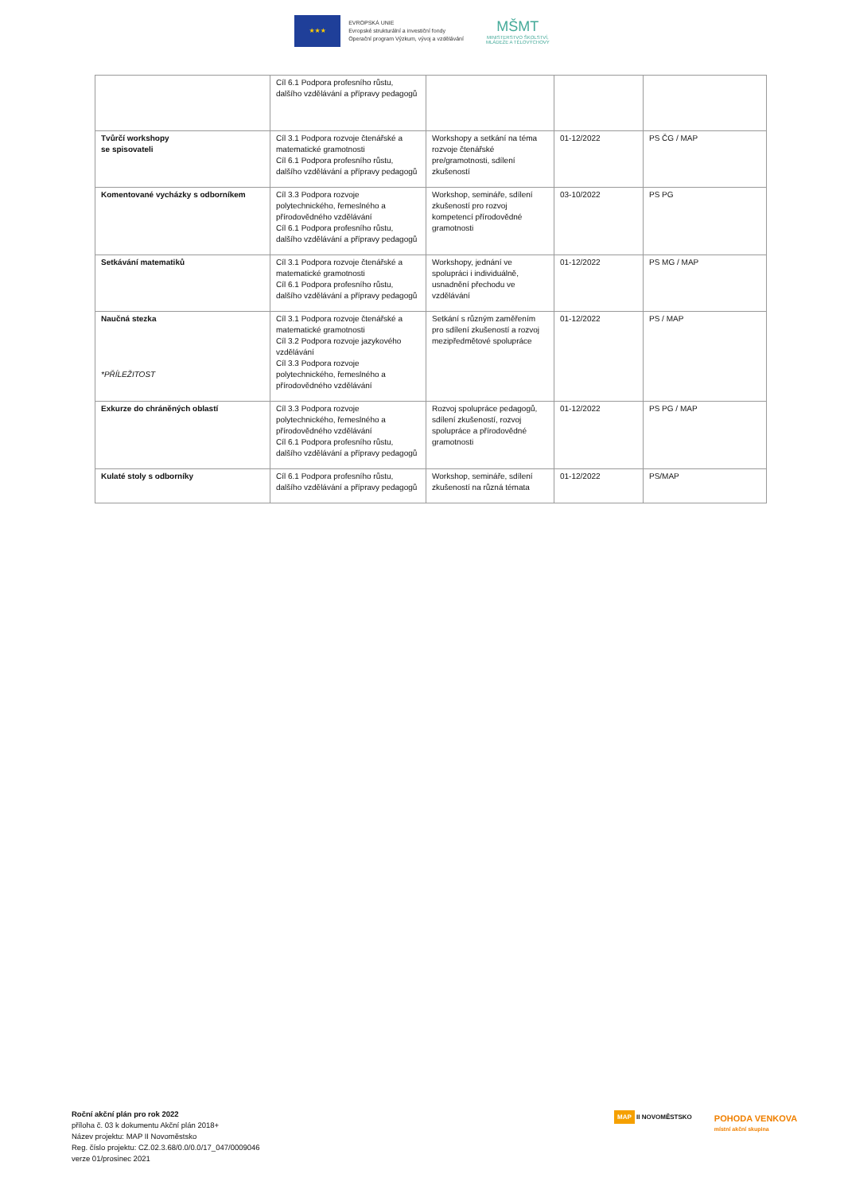★★★
EVROPSKÁ UNIE
Evropské strukturální a investiční fondy
Operační program Výzkum, vývoj a vzdělávání
MŠMT
MINISTERSTVO ŠKOLSTVÍ,
MLÁDEŽE A TĚLOVÝCHOVY
| | Cíl 6.1 Podpora profesního růstu, dalšího vzdělávání a přípravy pedagogů | | | |
| Tvůrčí workshopy se spisovateli | Cíl 3.1 Podpora rozvoje čtenářské a matematické gramotnosti Cíl 6.1 Podpora profesního růstu, dalšího vzdělávání a přípravy pedagogů | Workshopy a setkání na téma rozvoje čtenářské pre/gramotnosti, sdílení zkušeností | 01-12/2022 | PS ČG / MAP |
| Komentované vycházky s odborníkem | Cíl 3.3 Podpora rozvoje polytechnického, řemeslného a přírodovědného vzdělávání Cíl 6.1 Podpora profesního růstu, dalšího vzdělávání a přípravy pedagogů | Workshop, semináře, sdílení zkušeností pro rozvoj kompetencí přírodovědné gramotnosti | 03-10/2022 | PS PG |
| Setkávání matematiků | Cíl 3.1 Podpora rozvoje čtenářské a matematické gramotnosti Cíl 6.1 Podpora profesního růstu, dalšího vzdělávání a přípravy pedagogů | Workshopy, jednání ve spolupráci i individuálně, usnadnění přechodu ve vzdělávání | 01-12/2022 | PS MG / MAP |
| Naučná stezka *PŘÍLEŽITOST | Cíl 3.1 Podpora rozvoje čtenářské a matematické gramotnosti Cíl 3.2 Podpora rozvoje jazykového vzdělávání Cíl 3.3 Podpora rozvoje polytechnického, řemeslného a přírodovědného vzdělávání | Setkání s různým zaměřením pro sdílení zkušeností a rozvoj mezipředmětové spolupráce | 01-12/2022 | PS / MAP |
| Exkurze do chráněných oblastí | Cíl 3.3 Podpora rozvoje polytechnického, řemeslného a přírodovědného vzdělávání Cíl 6.1 Podpora profesního růstu, dalšího vzdělávání a přípravy pedagogů | Rozvoj spolupráce pedagogů, sdílení zkušeností, rozvoj spolupráce a přírodovědné gramotnosti | 01-12/2022 | PS PG / MAP |
| Kulaté stoly s odborníky | Cíl 6.1 Podpora profesního růstu, dalšího vzdělávání a přípravy pedagogů | Workshop, semináře, sdílení zkušeností na různá témata | 01-12/2022 | PS/MAP |
Roční akční plán pro rok 2022
příloha č. 03 k dokumentu Akční plán 2018+
Název projektu: MAP II Novoměstsko
Reg. číslo projektu: CZ.02.3.68/0.0/0.0/17_047/0009046
verze 01/prosinec 2021
MAP II NOVOMĚSTSKO
POHODA VENKOVA
místní akční skupina